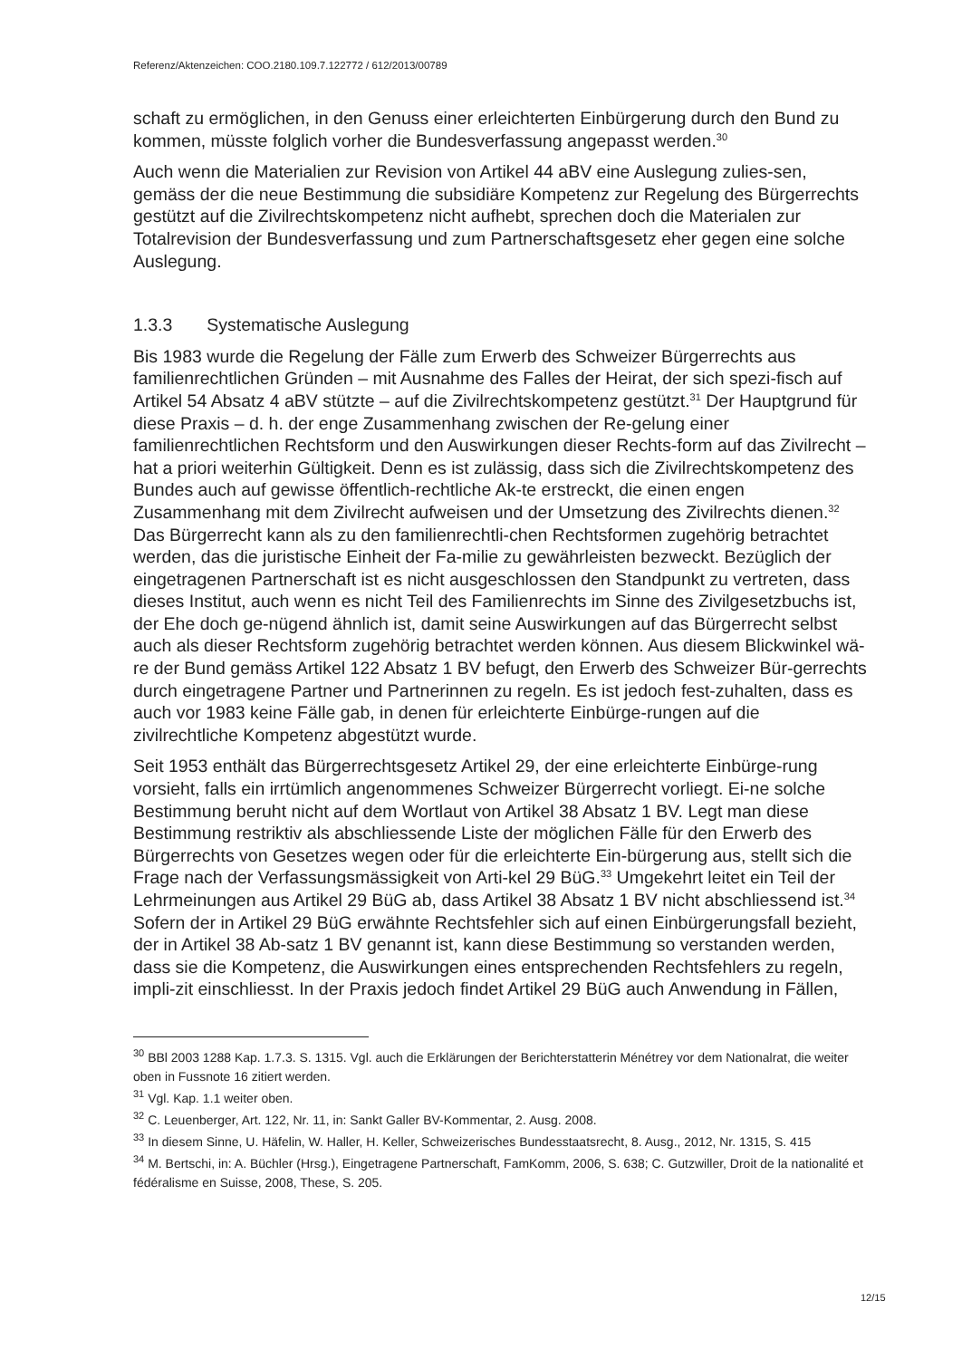Referenz/Aktenzeichen: COO.2180.109.7.122772 / 612/2013/00789
schaft zu ermöglichen, in den Genuss einer erleichterten Einbürgerung durch den Bund zu kommen, müsste folglich vorher die Bundesverfassung angepasst werden.<sup>30</sup>
Auch wenn die Materialien zur Revision von Artikel 44 aBV eine Auslegung zulies-sen, gemäss der die neue Bestimmung die subsidiäre Kompetenz zur Regelung des Bürgerrechts gestützt auf die Zivilrechtskompetenz nicht aufhebt, sprechen doch die Materialen zur Totalrevision der Bundesverfassung und zum Partnerschaftsgesetz eher gegen eine solche Auslegung.
1.3.3 Systematische Auslegung
Bis 1983 wurde die Regelung der Fälle zum Erwerb des Schweizer Bürgerrechts aus familienrechtlichen Gründen – mit Ausnahme des Falles der Heirat, der sich spezi-fisch auf Artikel 54 Absatz 4 aBV stützte – auf die Zivilrechtskompetenz gestützt.<sup>31</sup> Der Hauptgrund für diese Praxis – d. h. der enge Zusammenhang zwischen der Re-gelung einer familienrechtlichen Rechtsform und den Auswirkungen dieser Rechts-form auf das Zivilrecht – hat a priori weiterhin Gültigkeit. Denn es ist zulässig, dass sich die Zivilrechtskompetenz des Bundes auch auf gewisse öffentlich-rechtliche Ak-te erstreckt, die einen engen Zusammenhang mit dem Zivilrecht aufweisen und der Umsetzung des Zivilrechts dienen.<sup>32</sup> Das Bürgerrecht kann als zu den familienrechtli-chen Rechtsformen zugehörig betrachtet werden, das die juristische Einheit der Fa-milie zu gewährleisten bezweckt. Bezüglich der eingetragenen Partnerschaft ist es nicht ausgeschlossen den Standpunkt zu vertreten, dass dieses Institut, auch wenn es nicht Teil des Familienrechts im Sinne des Zivilgesetzbuchs ist, der Ehe doch ge-nügend ähnlich ist, damit seine Auswirkungen auf das Bürgerrecht selbst auch als dieser Rechtsform zugehörig betrachtet werden können. Aus diesem Blickwinkel wä-re der Bund gemäss Artikel 122 Absatz 1 BV befugt, den Erwerb des Schweizer Bür-gerrechts durch eingetragene Partner und Partnerinnen zu regeln. Es ist jedoch fest-zuhalten, dass es auch vor 1983 keine Fälle gab, in denen für erleichterte Einbürge-rungen auf die zivilrechtliche Kompetenz abgestützt wurde.
Seit 1953 enthält das Bürgerrechtsgesetz Artikel 29, der eine erleichterte Einbürge-rung vorsieht, falls ein irrtümlich angenommenes Schweizer Bürgerrecht vorliegt. Ei-ne solche Bestimmung beruht nicht auf dem Wortlaut von Artikel 38 Absatz 1 BV. Legt man diese Bestimmung restriktiv als abschliessende Liste der möglichen Fälle für den Erwerb des Bürgerrechts von Gesetzes wegen oder für die erleichterte Ein-bürgerung aus, stellt sich die Frage nach der Verfassungsmässigkeit von Arti-kel 29 BüG.<sup>33</sup> Umgekehrt leitet ein Teil der Lehrmeinungen aus Artikel 29 BüG ab, dass Artikel 38 Absatz 1 BV nicht abschliessend ist.<sup>34</sup> Sofern der in Artikel 29 BüG erwähnte Rechtsfehler sich auf einen Einbürgerungsfall bezieht, der in Artikel 38 Ab-satz 1 BV genannt ist, kann diese Bestimmung so verstanden werden, dass sie die Kompetenz, die Auswirkungen eines entsprechenden Rechtsfehlers zu regeln, impli-zit einschliesst. In der Praxis jedoch findet Artikel 29 BüG auch Anwendung in Fällen,
<sup>30</sup> BBl 2003 1288 Kap. 1.7.3. S. 1315. Vgl. auch die Erklärungen der Berichterstatterin Ménétrey vor dem Nationalrat, die weiter oben in Fussnote 16 zitiert werden.
<sup>31</sup> Vgl. Kap. 1.1 weiter oben.
<sup>32</sup> C. Leuenberger, Art. 122, Nr. 11, in: Sankt Galler BV-Kommentar, 2. Ausg. 2008.
<sup>33</sup> In diesem Sinne, U. Häfelin, W. Haller, H. Keller, Schweizerisches Bundesstaatsrecht, 8. Ausg., 2012, Nr. 1315, S. 415
<sup>34</sup> M. Bertschi, in: A. Büchler (Hrsg.), Eingetragene Partnerschaft, FamKomm, 2006, S. 638; C. Gutzwiller, Droit de la nationalité et fédéralisme en Suisse, 2008, These, S. 205.
12/15